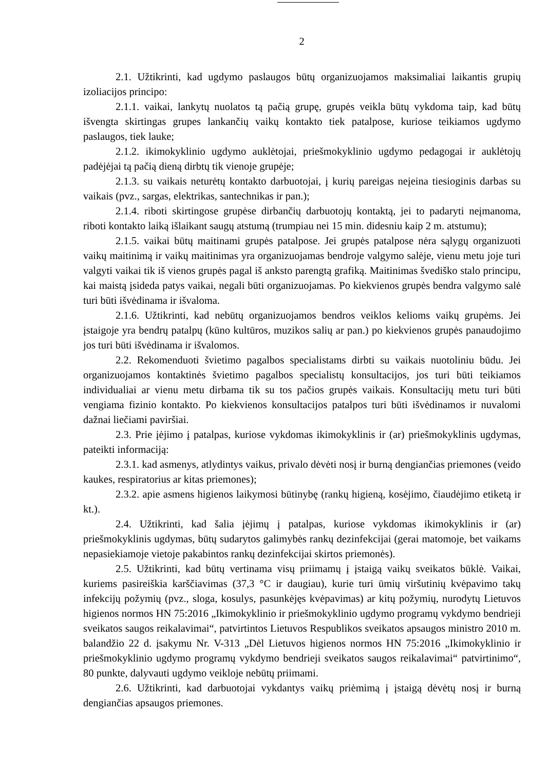2
2.1. Užtikrinti, kad ugdymo paslaugos būtų organizuojamos maksimaliai laikantis grupių izoliacijos principo:
2.1.1. vaikai, lankytų nuolatos tą pačią grupę, grupės veikla būtų vykdoma taip, kad būtų išvengta skirtingas grupes lankančių vaikų kontakto tiek patalpose, kuriose teikiamos ugdymo paslaugos, tiek lauke;
2.1.2. ikimokyklinio ugdymo auklėtojai, priešmokyklinio ugdymo pedagogai ir auklėtojų padėjėjai tą pačią dieną dirbtų tik vienoje grupėje;
2.1.3. su vaikais neturėtų kontakto darbuotojai, į kurių pareigas neįeina tiesioginis darbas su vaikais (pvz., sargas, elektrikas, santechnikas ir pan.);
2.1.4. riboti skirtingose grupėse dirbančių darbuotojų kontaktą, jei to padaryti neįmanoma, riboti kontakto laiką išlaikant saugų atstumą (trumpiau nei 15 min. didesniu kaip 2 m. atstumu);
2.1.5. vaikai būtų maitinami grupės patalpose. Jei grupės patalpose nėra sąlygų organizuoti vaikų maitinimą ir vaikų maitinimas yra organizuojamas bendroje valgymo salėje, vienu metu joje turi valgyti vaikai tik iš vienos grupės pagal iš anksto parengtą grafiką. Maitinimas švediško stalo principu, kai maistą įsideda patys vaikai, negali būti organizuojamas. Po kiekvienos grupės bendra valgymo salė turi būti išvėdinama ir išvaloma.
2.1.6. Užtikrinti, kad nebūtų organizuojamos bendros veiklos kelioms vaikų grupėms. Jei įstaigoje yra bendrų patalpų (kūno kultūros, muzikos salių ar pan.) po kiekvienos grupės panaudojimo jos turi būti išvėdinama ir išvalomos.
2.2. Rekomenduoti švietimo pagalbos specialistams dirbti su vaikais nuotoliniu būdu. Jei organizuojamos kontaktinės švietimo pagalbos specialistų konsultacijos, jos turi būti teikiamos individualiai ar vienu metu dirbama tik su tos pačios grupės vaikais. Konsultacijų metu turi būti vengiama fizinio kontakto. Po kiekvienos konsultacijos patalpos turi būti išvėdinamos ir nuvalomi dažnai liečiami paviršiai.
2.3. Prie įėjimo į patalpas, kuriose vykdomas ikimokyklinis ir (ar) priešmokyklinis ugdymas, pateikti informaciją:
2.3.1. kad asmenys, atlydintys vaikus, privalo dėvėti nosį ir burną dengiančias priemones (veido kaukes, respiratorius ar kitas priemones);
2.3.2. apie asmens higienos laikymosi būtinybę (rankų higieną, kosėjimo, čiaudėjimo etiketą ir kt.).
2.4. Užtikrinti, kad šalia įėjimų į patalpas, kuriose vykdomas ikimokyklinis ir (ar) priešmokyklinis ugdymas, būtų sudarytos galimybės rankų dezinfekcijai (gerai matomoje, bet vaikams nepasiekiamoje vietoje pakabintos rankų dezinfekcijai skirtos priemonės).
2.5. Užtikrinti, kad būtų vertinama visų priimamų į įstaigą vaikų sveikatos būklė. Vaikai, kuriems pasireiškia karščiavimas (37,3 °C ir daugiau), kurie turi ūmių viršutinių kvėpavimo takų infekcijų požymių (pvz., sloga, kosulys, pasunkėjęs kvėpavimas) ar kitų požymių, nurodytų Lietuvos higienos normos HN 75:2016 „Ikimokyklinio ir priešmokyklinio ugdymo programų vykdymo bendrieji sveikatos saugos reikalavimai“, patvirtintos Lietuvos Respublikos sveikatos apsaugos ministro 2010 m. balandžio 22 d. įsakymu Nr. V-313 „Dėl Lietuvos higienos normos HN 75:2016 „Ikimokyklinio ir priešmokyklinio ugdymo programų vykdymo bendrieji sveikatos saugos reikalavimai“ patvirtinimo“, 80 punkte, dalyvauti ugdymo veikloje nebūtų priimami.
2.6. Užtikrinti, kad darbuotojai vykdantys vaikų priėmimą į įstaigą dėvėtų nosį ir burną dengiančias apsaugos priemones.